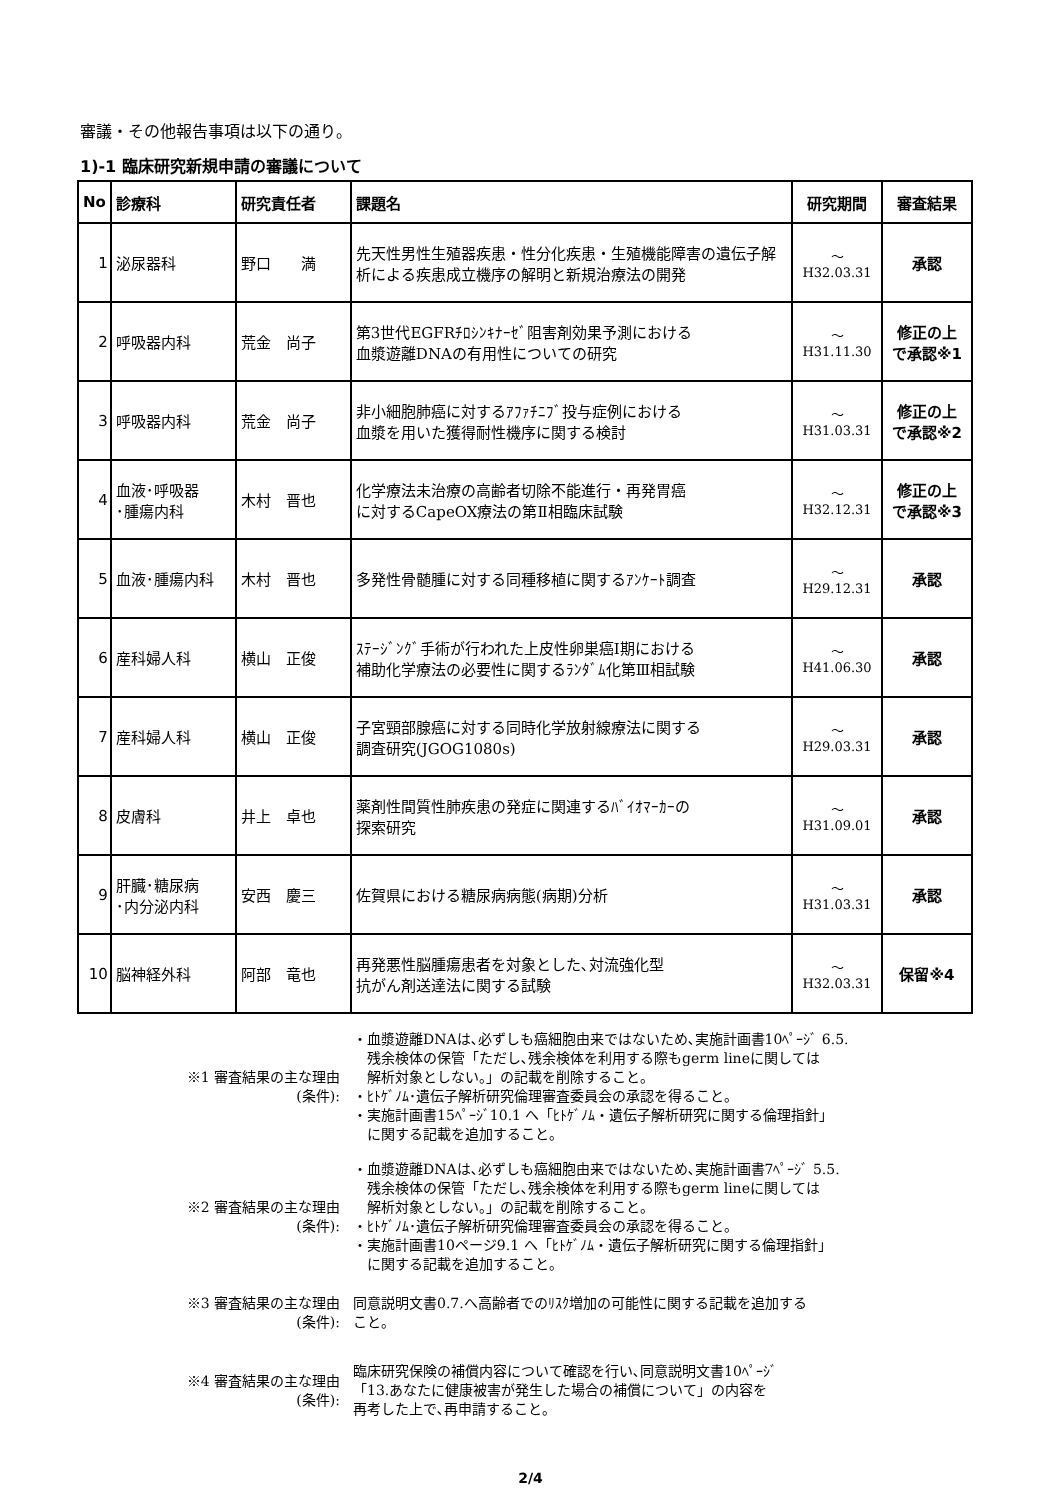審議・その他報告事項は以下の通り。
1)-1 臨床研究新規申請の審議について
| No | 診療科 | 研究責任者 | 課題名 | 研究期間 | 審査結果 |
| --- | --- | --- | --- | --- | --- |
| 1 | 泌尿器科 | 野口 満 | 先天性男性生殖器疾患・性分化疾患・生殖機能障害の遺伝子解析による疾患成立機序の解明と新規治療法の開発 | ～ H32.03.31 | 承認 |
| 2 | 呼吸器内科 | 荒金 尚子 | 第3世代EGFRﾁﾛｼﾝｷﾅｰｾﾞ阻害剤効果予測における 血漿遊離DNAの有用性についての研究 | ～ H31.11.30 | 修正の上 で承認※1 |
| 3 | 呼吸器内科 | 荒金 尚子 | 非小細胞肺癌に対するｱﾌｧﾁﾆﾌﾞ投与症例における 血漿を用いた獲得耐性機序に関する検討 | ～ H31.03.31 | 修正の上 で承認※2 |
| 4 | 血液･呼吸器 ･腫瘍内科 | 木村 晋也 | 化学療法未治療の高齢者切除不能進行・再発胃癌 に対するCapeOX療法の第Ⅱ相臨床試験 | ～ H32.12.31 | 修正の上 で承認※3 |
| 5 | 血液･腫瘍内科 | 木村 晋也 | 多発性骨髄腫に対する同種移植に関するｱﾝｹｰﾄ調査 | ～ H29.12.31 | 承認 |
| 6 | 産科婦人科 | 横山 正俊 | ｽﾃｰｼﾞﾝｸﾞ手術が行われた上皮性卵巣癌Ⅰ期における 補助化学療法の必要性に関するﾗﾝﾀﾞﾑ化第Ⅲ相試験 | ～ H41.06.30 | 承認 |
| 7 | 産科婦人科 | 横山 正俊 | 子宮頸部腺癌に対する同時化学放射線療法に関する 調査研究(JGOG1080s) | ～ H29.03.31 | 承認 |
| 8 | 皮膚科 | 井上 卓也 | 薬剤性間質性肺疾患の発症に関連するﾊﾞｲｵﾏｰｶｰの 探索研究 | ～ H31.09.01 | 承認 |
| 9 | 肝臓･糖尿病 ･内分泌内科 | 安西 慶三 | 佐賀県における糖尿病病態(病期)分析 | ～ H31.03.31 | 承認 |
| 10 | 脳神経外科 | 阿部 竜也 | 再発悪性脳腫瘍患者を対象とした､対流強化型 抗がん剤送達法に関する試験 | ～ H32.03.31 | 保留※4 |
※1 審査結果の主な理由
(条件):
・血漿遊離DNAは､必ずしも癌細胞由来ではないため､実施計画書10ﾍﾟｰｼﾞ 6.5.
　残余検体の保管「ただし､残余検体を利用する際もgerm lineに関しては
　解析対象としない。」の記載を削除すること。
・ﾋﾄｹﾞﾉﾑ･遺伝子解析研究倫理審査委員会の承認を得ること。
・実施計画書15ﾍﾟｰｼﾞ10.1 へ「ﾋﾄｹﾞﾉﾑ・遺伝子解析研究に関する倫理指針」
　に関する記載を追加すること。
※2 審査結果の主な理由
(条件):
・血漿遊離DNAは､必ずしも癌細胞由来ではないため､実施計画書7ﾍﾟｰｼﾞ 5.5.
　残余検体の保管「ただし､残余検体を利用する際もgerm lineに関しては
　解析対象としない。」の記載を削除すること。
・ﾋﾄｹﾞﾉﾑ･遺伝子解析研究倫理審査委員会の承認を得ること。
・実施計画書10ページ9.1 へ「ﾋﾄｹﾞﾉﾑ・遺伝子解析研究に関する倫理指針」
　に関する記載を追加すること。
※3 審査結果の主な理由
(条件):
同意説明文書0.7.へ高齢者でのﾘｽｸ増加の可能性に関する記載を追加する
こと。
※4 審査結果の主な理由
(条件):
臨床研究保険の補償内容について確認を行い､同意説明文書10ﾍﾟｰｼﾞ
「13.あなたに健康被害が発生した場合の補償について」の内容を
再考した上で､再申請すること。
2/4